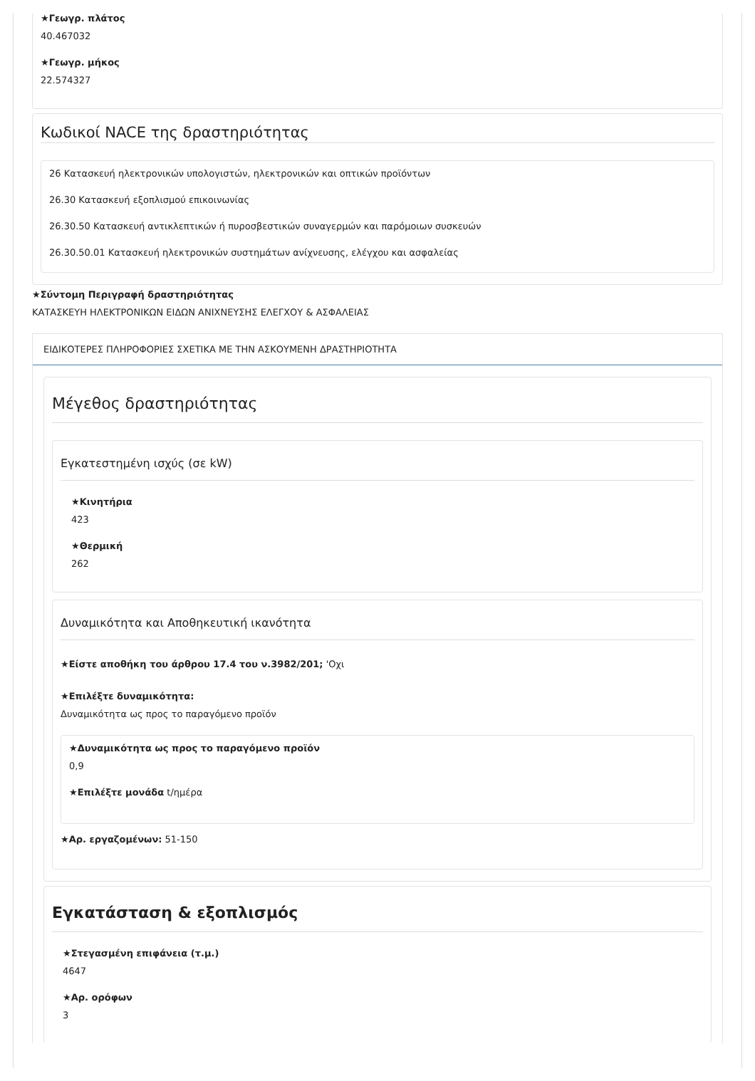★Γεωγρ. πλάτος
40.467032
★Γεωγρ. μήκος
22.574327
Κωδικοί NACE της δραστηριότητας
26 Κατασκευή ηλεκτρονικών υπολογιστών, ηλεκτρονικών και οπτικών προϊόντων
26.30 Κατασκευή εξοπλισμού επικοινωνίας
26.30.50 Κατασκευή αντικλεπτικών ή πυροσβεστικών συναγερμών και παρόμοιων συσκευών
26.30.50.01 Κατασκευή ηλεκτρονικών συστημάτων ανίχνευσης, ελέγχου και ασφαλείας
★Σύντομη Περιγραφή δραστηριότητας
ΚΑΤΑΣΚΕΥΗ ΗΛΕΚΤΡΟΝΙΚΩΝ ΕΙΔΩΝ ΑΝΙΧΝΕΥΣΗΣ ΕΛΕΓΧΟΥ & ΑΣΦΑΛΕΙΑΣ
ΕΙΔΙΚΟΤΕΡΕΣ ΠΛΗΡΟΦΟΡΙΕΣ ΣΧΕΤΙΚΑ ΜΕ ΤΗΝ ΑΣΚΟΥΜΕΝΗ ΔΡΑΣΤΗΡΙΟΤΗΤΑ
Μέγεθος δραστηριότητας
Εγκατεστημένη ισχύς (σε kW)
★Κινητήρια
423
★Θερμική
262
Δυναμικότητα και Αποθηκευτική ικανότητα
★Είστε αποθήκη του άρθρου 17.4 του ν.3982/201; 'Οχι
★Επιλέξτε δυναμικότητα:
Δυναμικότητα ως προς το παραγόμενο προϊόν
★Δυναμικότητα ως προς το παραγόμενο προϊόν
0,9
★Επιλέξτε μονάδα t/ημέρα
★Αρ. εργαζομένων: 51-150
Εγκατάσταση & εξοπλισμός
★Στεγασμένη επιφάνεια (τ.μ.)
4647
★Αρ. ορόφων
3